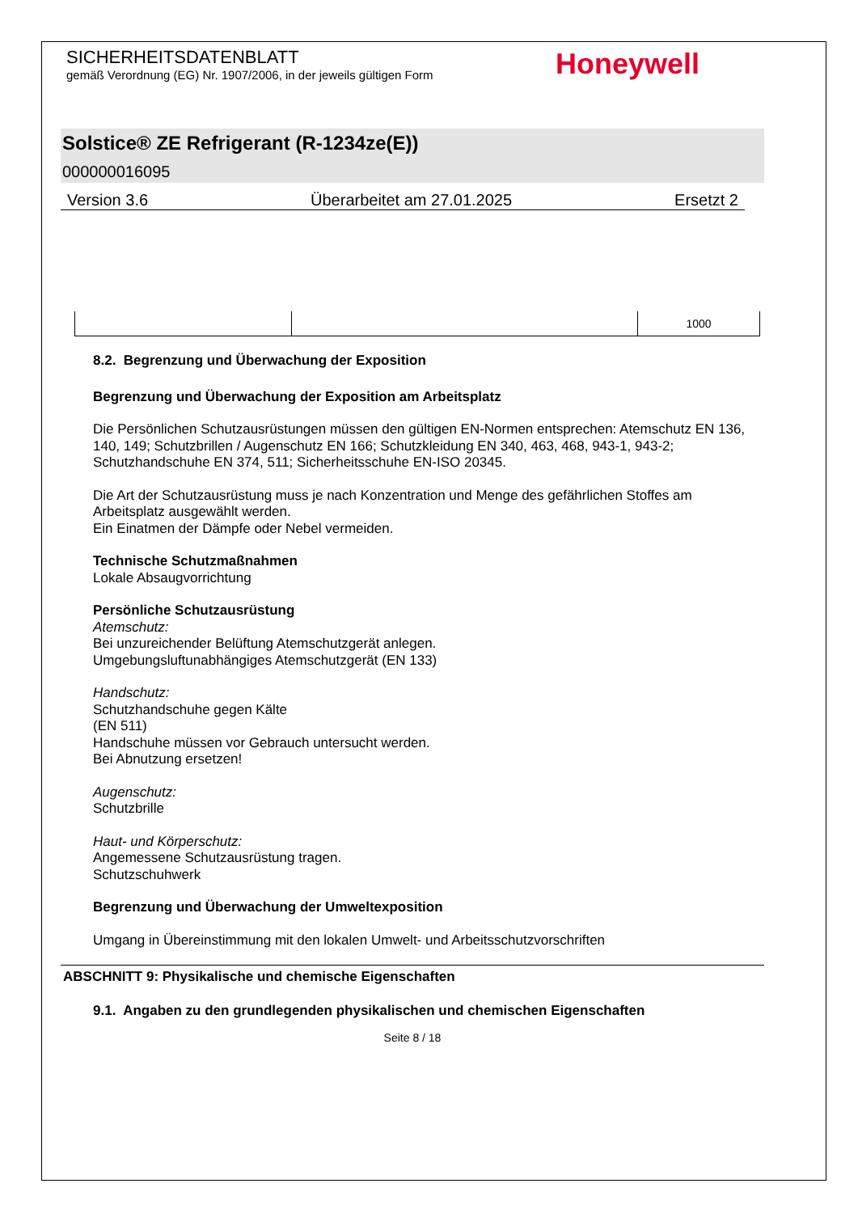SICHERHEITSDATENBLATT
gemäß Verordnung (EG) Nr. 1907/2006, in der jeweils gültigen Form
Honeywell
Solstice® ZE Refrigerant (R-1234ze(E))
000000016095
Version 3.6 Überarbeitet am 27.01.2025 Ersetzt 2
| | | 1000 |
8.2. Begrenzung und Überwachung der Exposition
Begrenzung und Überwachung der Exposition am Arbeitsplatz
Die Persönlichen Schutzausrüstungen müssen den gültigen EN-Normen entsprechen: Atemschutz EN 136, 140, 149; Schutzbrillen / Augenschutz EN 166; Schutzkleidung EN 340, 463, 468, 943-1, 943-2; Schutzhandschuhe EN 374, 511; Sicherheitsschuhe EN-ISO 20345.
Die Art der Schutzausrüstung muss je nach Konzentration und Menge des gefährlichen Stoffes am Arbeitsplatz ausgewählt werden.
Ein Einatmen der Dämpfe oder Nebel vermeiden.
Technische Schutzmaßnahmen
Lokale Absaugvorrichtung
Persönliche Schutzausrüstung
Atemschutz:
Bei unzureichender Belüftung Atemschutzgerät anlegen.
Umgebungsluftunabhängiges Atemschutzgerät (EN 133)
Handschutz:
Schutzhandschuhe gegen Kälte
(EN 511)
Handschuhe müssen vor Gebrauch untersucht werden.
Bei Abnutzung ersetzen!
Augenschutz:
Schutzbrille
Haut- und Körperschutz:
Angemessene Schutzausrüstung tragen.
Schutzschuhwerk
Begrenzung und Überwachung der Umweltexposition
Umgang in Übereinstimmung mit den lokalen Umwelt- und Arbeitsschutzvorschriften
ABSCHNITT 9: Physikalische und chemische Eigenschaften
9.1. Angaben zu den grundlegenden physikalischen und chemischen Eigenschaften
Seite 8 / 18